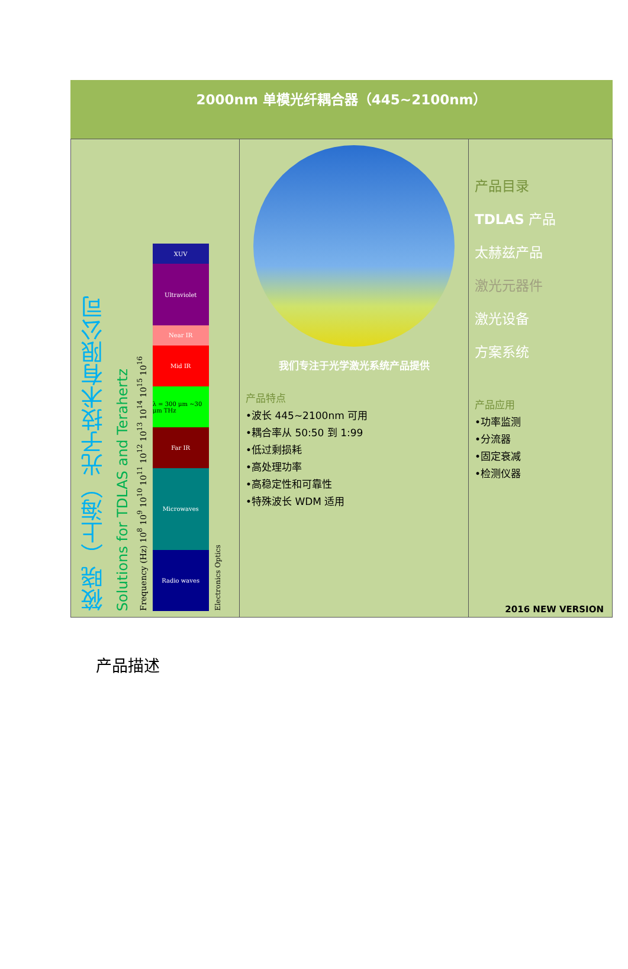2000nm 单模光纤耦合器（445~2100nm）
筱晓（上海）光子技术有限公司
Solutions for TDLAS and Terahertz
Frequency (Hz) 10<sup>8</sup> 10<sup>9</sup> 10<sup>10</sup> 10<sup>11</sup> 10<sup>12</sup> 10<sup>13</sup> 10<sup>14</sup> 10<sup>15</sup> 10<sup>16</sup>
XUV
Ultraviolet
Near IR
Mid IR
λ = 300 μm ~30 μm THz
Far IR
Microwaves
Radio waves
Electronics Optics
我们专注于光学激光系统产品提供
产品特点
•波长 445~2100nm 可用
•耦合率从 50:50 到 1:99
•低过剩损耗
•高处理功率
•高稳定性和可靠性
•特殊波长 WDM 适用
产品目录
TDLAS 产品
太赫兹产品
激光元器件
激光设备
方案系统
产品应用
•功率监测
•分流器
•固定衰减
•检测仪器
2016 NEW VERSION
产品描述